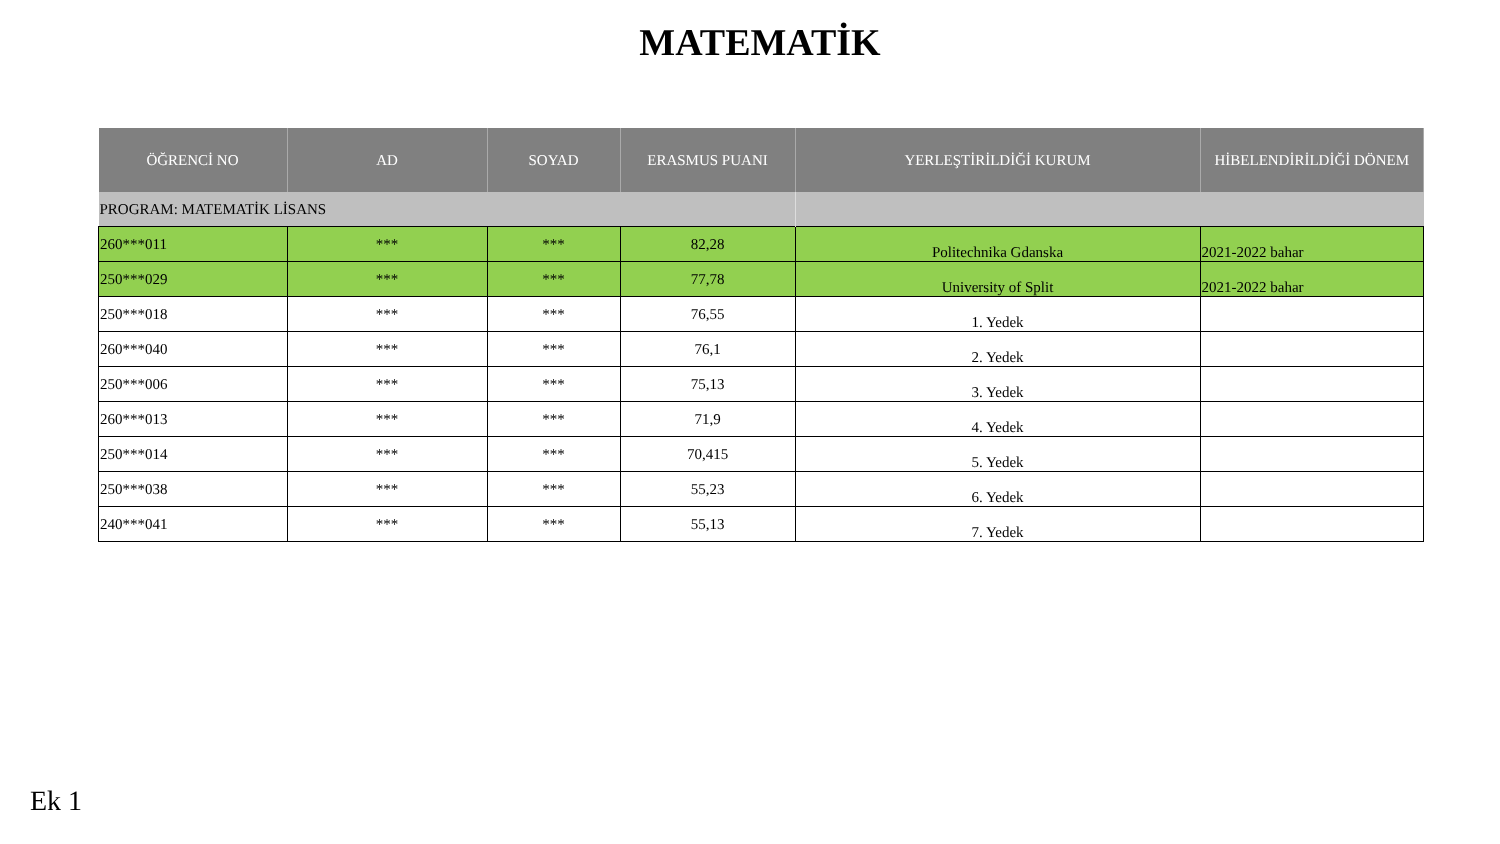MATEMATİK
| ÖĞRENCİ NO | AD | SOYAD | ERASMUS PUANI | YERLEŞTİRİLDİĞİ KURUM | HİBELENDİRİLDİĞİ DÖNEM |
| --- | --- | --- | --- | --- | --- |
| PROGRAM: MATEMATİK LİSANS | | | | | |
| 260***011 | *** | *** | 82,28 | Politechnika Gdanska | 2021-2022 bahar |
| 250***029 | *** | *** | 77,78 | University of Split | 2021-2022 bahar |
| 250***018 | *** | *** | 76,55 | 1. Yedek | |
| 260***040 | *** | *** | 76,1 | 2. Yedek | |
| 250***006 | *** | *** | 75,13 | 3. Yedek | |
| 260***013 | *** | *** | 71,9 | 4. Yedek | |
| 250***014 | *** | *** | 70,415 | 5. Yedek | |
| 250***038 | *** | *** | 55,23 | 6. Yedek | |
| 240***041 | *** | *** | 55,13 | 7. Yedek | |
Ek 1